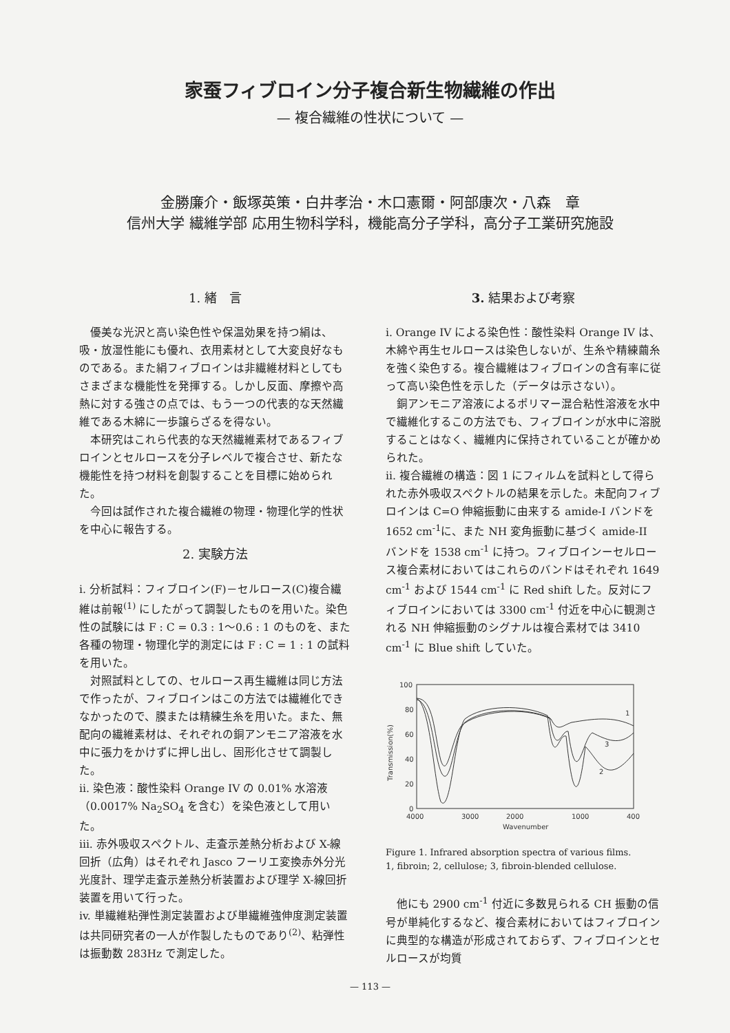家蚕フィブロイン分子複合新生物繊維の作出
— 複合繊維の性状について —
金勝廉介・飯塚英策・白井孝治・木口憲爾・阿部康次・八森　章
信州大学 繊維学部 応用生物科学科，機能高分子学科，高分子工業研究施設
1. 緒　言
優美な光沢と高い染色性や保温効果を持つ絹は、吸・放湿性能にも優れ、衣用素材として大変良好なものである。また絹フィブロインは非繊維材料としてもさまざまな機能性を発揮する。しかし反面、摩擦や高熱に対する強さの点では、もう一つの代表的な天然繊維である木綿に一歩譲らざるを得ない。
本研究はこれら代表的な天然繊維素材であるフィブロインとセルロースを分子レベルで複合させ、新たな機能性を持つ材料を創製することを目標に始められた。
今回は試作された複合繊維の物理・物理化学的性状を中心に報告する。
2. 実験方法
i. 分析試料：フィブロイン(F)－セルロース(C)複合繊維は前報<sup>(1)</sup> にしたがって調製したものを用いた。染色性の試験には F : C = 0.3 : 1～0.6 : 1 のものを、また各種の物理・物理化学的測定には F : C = 1 : 1 の試料を用いた。
対照試料としての、セルロース再生繊維は同じ方法で作ったが、フィブロインはこの方法では繊維化できなかったので、膜または精練生糸を用いた。また、無配向の繊維素材は、それぞれの銅アンモニア溶液を水中に張力をかけずに押し出し、固形化させて調製した。
ii. 染色液：酸性染料 Orange IV の 0.01% 水溶液（0.0017% Na<sub>2</sub>SO<sub>4</sub> を含む）を染色液として用いた。
iii. 赤外吸収スペクトル、走査示差熱分析および X-線回折（広角）はそれぞれ Jasco フーリエ変換赤外分光光度計、理学走査示差熱分析装置および理学 X-線回折装置を用いて行った。
iv. 単繊維粘弾性測定装置および単繊維強伸度測定装置は共同研究者の一人が作製したものであり<sup>(2)</sup>、粘弾性は振動数 283Hz で測定した。
3. 結果および考察
i. Orange IV による染色性：酸性染料 Orange IV は、木綿や再生セルロースは染色しないが、生糸や精練繭糸を強く染色する。複合繊維はフィブロインの含有率に従って高い染色性を示した（データは示さない）。
銅アンモニア溶液によるポリマー混合粘性溶液を水中で繊維化するこの方法でも、フィブロインが水中に溶脱することはなく、繊維内に保持されていることが確かめられた。
ii. 複合繊維の構造：図 1 にフィルムを試料として得られた赤外吸収スペクトルの結果を示した。未配向フィブロインは C=O 伸縮振動に由来する amide-I バンドを1652 cm<sup>-1</sup>に、また NH 変角振動に基づく amide-II バンドを 1538 cm<sup>-1</sup> に持つ。フィブロインーセルロース複合素材においてはこれらのバンドはそれぞれ 1649 cm<sup>-1</sup> および 1544 cm<sup>-1</sup> に Red shift した。反対にフィブロインにおいては 3300 cm<sup>-1</sup> 付近を中心に観測される NH 伸縮振動のシグナルは複合素材では 3410 cm<sup>-1</sup> に Blue shift していた。
100
80
60
40
20
0
4000
3000
2000
1000
400
Wavenumber
Transmission(%)
1
2
3
Figure 1. Infrared absorption spectra of various films.
1, fibroin; 2, cellulose; 3, fibroin-blended cellulose.
他にも 2900 cm<sup>-1</sup> 付近に多数見られる CH 振動の信号が単純化するなど、複合素材においてはフィブロインに典型的な構造が形成されておらず、フィブロインとセルロースが均質
— 113 —